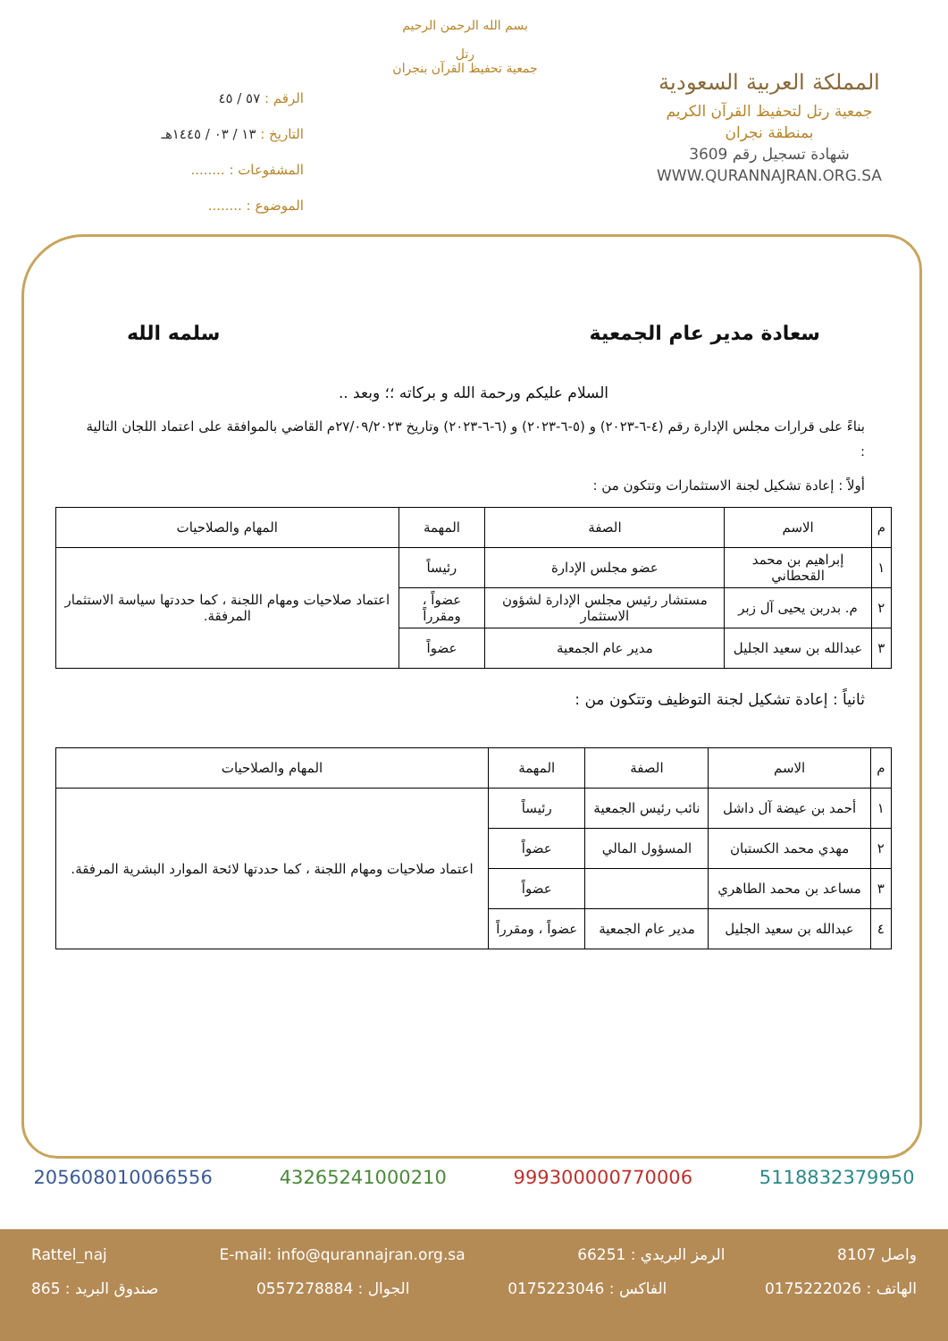المملكة العربية السعودية
جمعية رتل لتحفيظ القرآن الكريم
بمنطقة نجران
شهادة تسجيل رقم 3609
WWW.QURANNAJRAN.ORG.SA
بسم الله الرحمن الرحيم
رتل
جمعية تحفيظ القرآن بنجران
الرقم : ٥٧ / ٤٥
التاريخ : ١٣ / ٠٣ / ١٤٤٥هـ
المشفوعات : ........
الموضوع : ........
سعادة مدير عام الجمعية سلمه الله
السلام عليكم ورحمة الله و بركاته ؛؛ وبعد ..
بناءً على قرارات مجلس الإدارة رقم (٤-٦-٢٠٢٣) و (٥-٦-٢٠٢٣) و (٦-٦-٢٠٢٣) وتاريخ ٢٧/٠٩/٢٠٢٣م القاضي بالموافقة على اعتماد اللجان التالية :
أولاً : إعادة تشكيل لجنة الاستثمارات وتتكون من :
| م | الاسم | الصفة | المهمة | المهام والصلاحيات |
| --- | --- | --- | --- | --- |
| ١ | إبراهيم بن محمد القحطاني | عضو مجلس الإدارة | رئيساً | اعتماد صلاحيات ومهام اللجنة ، كما حددتها سياسة الاستثمار المرفقة. |
| ٢ | م. بدربن يحيى آل زبر | مستشار رئيس مجلس الإدارة لشؤون الاستثمار | عضواً ، ومقرراً | |
| ٣ | عبدالله بن سعيد الجليل | مدير عام الجمعية | عضواً | |
ثانياً : إعادة تشكيل لجنة التوظيف وتتكون من :
| م | الاسم | الصفة | المهمة | المهام والصلاحيات |
| --- | --- | --- | --- | --- |
| ١ | أحمد بن عيضة آل داشل | نائب رئيس الجمعية | رئيساً | اعتماد صلاحيات ومهام اللجنة ، كما حددتها لائحة الموارد البشرية المرفقة. |
| ٢ | مهدي محمد الكستبان | المسؤول المالي | عضواً | |
| ٣ | مساعد بن محمد الطاهري | | عضواً | |
| ٤ | عبدالله بن سعيد الجليل | مدير عام الجمعية | عضواً ، ومقرراً | |
205608010066556 43265241000210 999300000770006 5118832379950
واصل 8107 الرمز البريدي : 66251 E-mail: info@qurannajran.org.sa Rattel_naj
الهاتف : 0175222026 الفاكس : 0175223046 الجوال : 0557278884 صندوق البريد : 865